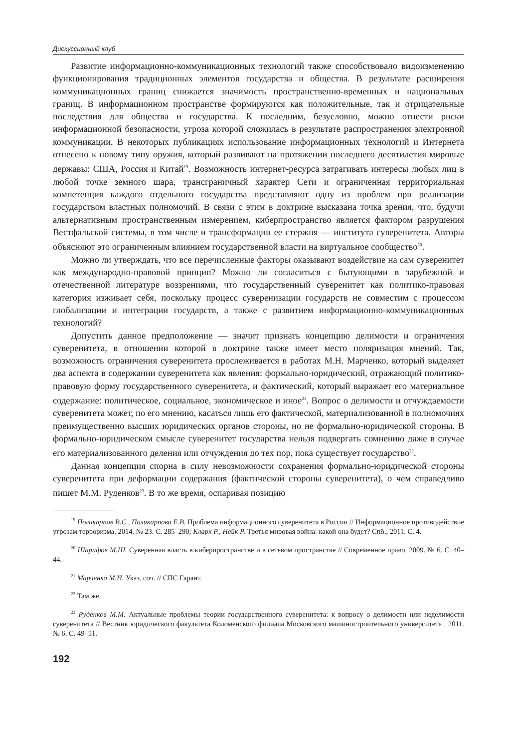Дискуссионный клуб
Развитие информационно-коммуникационных технологий также способствовало видоизменению функционирования традиционных элементов государства и общества. В результате расширения коммуникационных границ снижается значимость пространственно-временных и национальных границ. В информационном пространстве формируются как положительные, так и отрицательные последствия для общества и государства. К последним, безусловно, можно отнести риски информационной безопасности, угроза которой сложилась в результате распространения электронной коммуникации. В некоторых публикациях использование информационных технологий и Интернета отнесено к новому типу оружия, который развивают на протяжении последнего десятилетия мировые державы: США, Россия и Китай<sup>19</sup>. Возможность интернет-ресурса затрагивать интересы любых лиц в любой точке земного шара, трансграничный характер Сети и ограниченная территориальная компетенция каждого отдельного государства представляют одну из проблем при реализации государством властных полномочий. В связи с этим в доктрине высказана точка зрения, что, будучи альтернативным пространственным измерением, киберпространство является фактором разрушения Вестфальской системы, в том числе и трансформации ее стержня — института суверенитета. Авторы объясняют это ограниченным влиянием государственной власти на виртуальное сообщество<sup>20</sup>.
Можно ли утверждать, что все перечисленные факторы оказывают воздействие на сам суверенитет как международно-правовой принцип? Можно ли согласиться с бытующими в зарубежной и отечественной литературе воззрениями, что государственный суверенитет как политико-правовая категория изживает себя, поскольку процесс суверенизации государств не совместим с процессом глобализации и интеграции государств, а также с развитием информационно-коммуникационных технологий?
Допустить данное предположение — значит признать концепцию делимости и ограничения суверенитета, в отношении которой в доктрине также имеет место поляризация мнений. Так, возможность ограничения суверенитета прослеживается в работах М.Н. Марченко, который выделяет два аспекта в содержании суверенитета как явления: формально-юридический, отражающий политико-правовую форму государственного суверенитета, и фактический, который выражает его материальное содержание: политическое, социальное, экономическое и иное<sup>21</sup>. Вопрос о делимости и отчуждаемости суверенитета может, по его мнению, касаться лишь его фактической, материализованной в полномочиях преимущественно высших юридических органов стороны, но не формально-юридической стороны. В формально-юридическом смысле суверенитет государства нельзя подвергать сомнению даже в случае его материализованного деления или отчуждения до тех пор, пока существует государство<sup>22</sup>.
Данная концепция спорна в силу невозможности сохранения формально-юридической стороны суверенитета при деформации содержания (фактической стороны суверенитета), о чем справедливо пишет М.М. Руденков<sup>23</sup>. В то же время, оспаривая позицию
<sup>19</sup> Поликарпов В.С., Поликарпова Е.В. Проблема информационного суверенитета в России // Информационное противодействие угрозам терроризма. 2014. № 23. С. 285–290; Кларк Р., Нейк Р. Третья мировая война: какой она будет? Спб., 2011. С. 4.
<sup>20</sup> Шарифов М.Ш. Суверенная власть в киберпространстве и в сетевом пространстве // Современное право. 2009. № 6. С. 40–44.
<sup>21</sup> Марченко М.Н. Указ. соч. // СПС Гарант.
<sup>22</sup> Там же.
<sup>23</sup> Руденков М.М. Актуальные проблемы теории государственного суверенитета: к вопросу о делимости или неделимости суверенитета // Вестник юридического факультета Коломенского филиала Московского машиностроительного университета . 2011. № 6. С. 49–51.
192